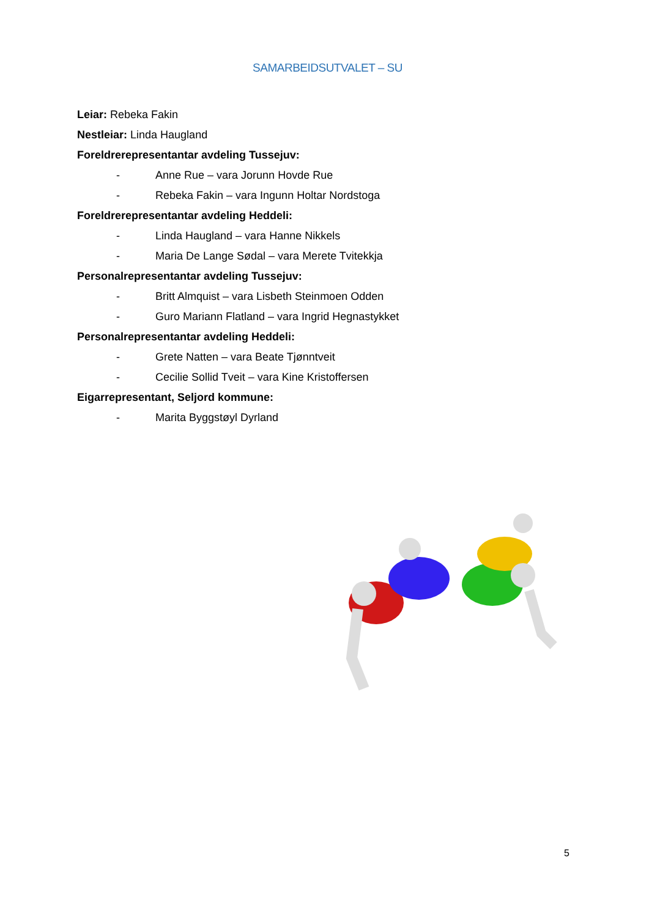SAMARBEIDSUTVALET – SU
Leiar: Rebeka Fakin
Nestleiar: Linda Haugland
Foreldrerepresentantar avdeling Tussejuv:
- Anne Rue – vara Jorunn Hovde Rue
- Rebeka Fakin – vara Ingunn Holtar Nordstoga
Foreldrerepresentantar avdeling Heddeli:
- Linda Haugland – vara Hanne Nikkels
- Maria De Lange Sødal – vara Merete Tvitekkja
Personalrepresentantar avdeling Tussejuv:
- Britt Almquist – vara Lisbeth Steinmoen Odden
- Guro Mariann Flatland – vara Ingrid Hegnastykket
Personalrepresentantar avdeling Heddeli:
- Grete Natten – vara Beate Tjønntveit
- Cecilie Sollid Tveit – vara Kine Kristoffersen
Eigarrepresentant, Seljord kommune:
- Marita Byggstøyl Dyrland
5